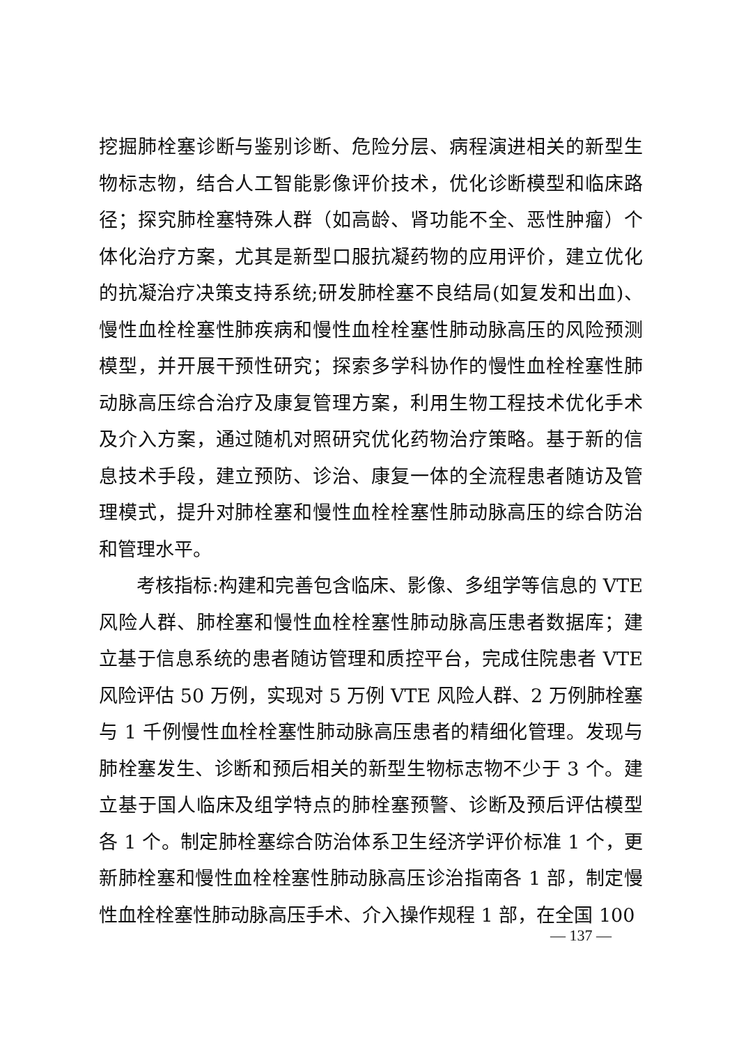挖掘肺栓塞诊断与鉴别诊断、危险分层、病程演进相关的新型生物标志物，结合人工智能影像评价技术，优化诊断模型和临床路径；探究肺栓塞特殊人群（如高龄、肾功能不全、恶性肿瘤）个体化治疗方案，尤其是新型口服抗凝药物的应用评价，建立优化的抗凝治疗决策支持系统;研发肺栓塞不良结局(如复发和出血)、慢性血栓栓塞性肺疾病和慢性血栓栓塞性肺动脉高压的风险预测模型，并开展干预性研究；探索多学科协作的慢性血栓栓塞性肺动脉高压综合治疗及康复管理方案，利用生物工程技术优化手术及介入方案，通过随机对照研究优化药物治疗策略。基于新的信息技术手段，建立预防、诊治、康复一体的全流程患者随访及管理模式，提升对肺栓塞和慢性血栓栓塞性肺动脉高压的综合防治和管理水平。
考核指标:构建和完善包含临床、影像、多组学等信息的 VTE 风险人群、肺栓塞和慢性血栓栓塞性肺动脉高压患者数据库；建立基于信息系统的患者随访管理和质控平台，完成住院患者 VTE 风险评估 50 万例，实现对 5 万例 VTE 风险人群、2 万例肺栓塞与 1 千例慢性血栓栓塞性肺动脉高压患者的精细化管理。发现与肺栓塞发生、诊断和预后相关的新型生物标志物不少于 3 个。建立基于国人临床及组学特点的肺栓塞预警、诊断及预后评估模型各 1 个。制定肺栓塞综合防治体系卫生经济学评价标准 1 个，更新肺栓塞和慢性血栓栓塞性肺动脉高压诊治指南各 1 部，制定慢性血栓栓塞性肺动脉高压手术、介入操作规程 1 部，在全国 100
— 137 —